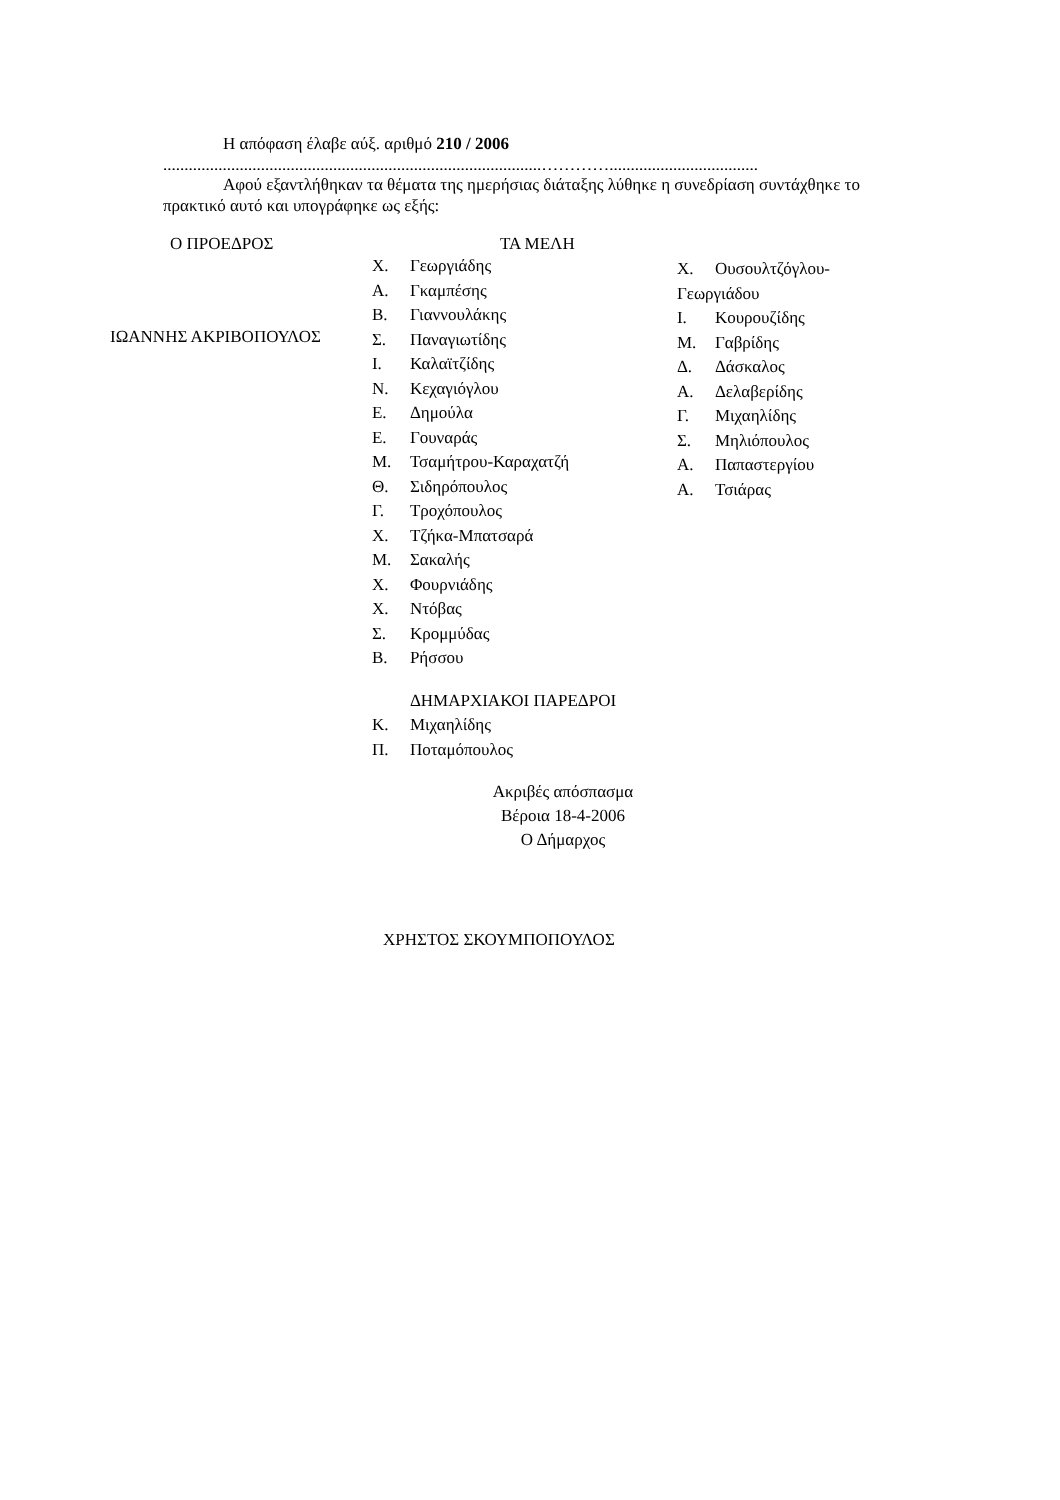Η απόφαση έλαβε αύξ. αριθμό 210 / 2006
.........................................................................................…………...................................
Αφού εξαντλήθηκαν τα θέματα της ημερήσιας διάταξης λύθηκε η συνεδρίαση συντάχθηκε το πρακτικό αυτό και υπογράφηκε ως εξής:
Ο ΠΡΟΕΔΡΟΣ ΤΑ ΜΕΛΗ
ΙΩΑΝΝΗΣ ΑΚΡΙΒΟΠΟΥΛΟΣ
Χ. Γεωργιάδης
Α. Γκαμπέσης
Β. Γιαννουλάκης
Σ. Παναγιωτίδης
Ι. Καλαϊτζίδης
Ν. Κεχαγιόγλου
Ε. Δημούλα
Ε. Γουναράς
Μ. Τσαμήτρου-Καραχατζή
Θ. Σιδηρόπουλος
Γ. Τροχόπουλος
Χ. Τζήκα-Μπατσαρά
Μ. Σακαλής
Χ. Φουρνιάδης
Χ. Ντόβας
Σ. Κρομμύδας
Β. Ρήσσου
ΔΗΜΑΡΧΙΑΚΟΙ ΠΑΡΕΔΡΟΙ
Κ. Μιχαηλίδης
Π. Ποταμόπουλος
Χ. Ουσουλτζόγλου-Γεωργιάδου
Ι. Κουρουζίδης
Μ. Γαβρίδης
Δ. Δάσκαλος
Α. Δελαβερίδης
Γ. Μιχαηλίδης
Σ. Μηλιόπουλος
Α. Παπαστεργίου
Α. Τσιάρας
Ακριβές απόσπασμα
Βέροια 18-4-2006
Ο Δήμαρχος
ΧΡΗΣΤΟΣ ΣΚΟΥΜΠΟΠΟΥΛΟΣ